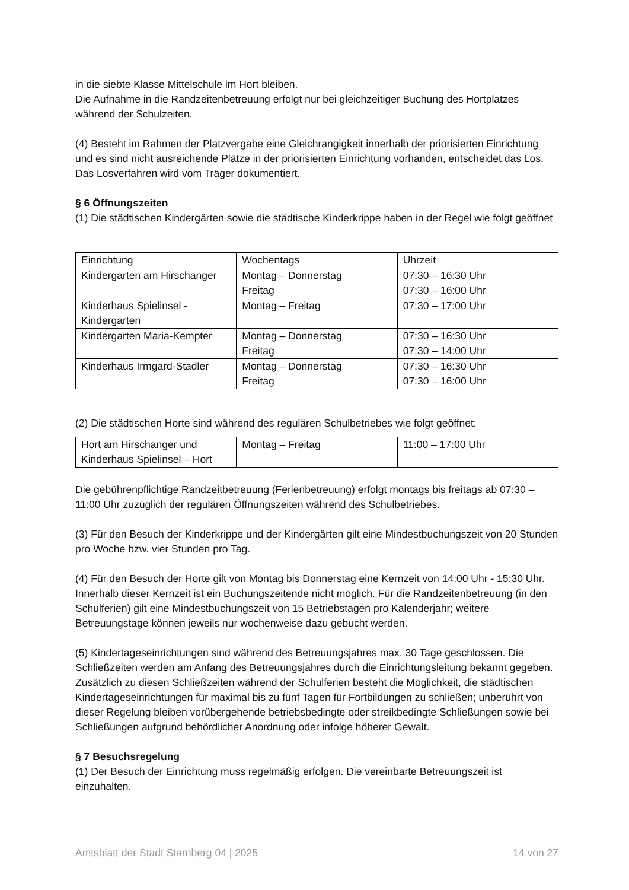in die siebte Klasse Mittelschule im Hort bleiben.
Die Aufnahme in die Randzeitenbetreuung erfolgt nur bei gleichzeitiger Buchung des Hortplatzes während der Schulzeiten.
(4) Besteht im Rahmen der Platzvergabe eine Gleichrangigkeit innerhalb der priorisierten Einrichtung und es sind nicht ausreichende Plätze in der priorisierten Einrichtung vorhanden, entscheidet das Los. Das Losverfahren wird vom Träger dokumentiert.
§ 6 Öffnungszeiten
(1) Die städtischen Kindergärten sowie die städtische Kinderkrippe haben in der Regel wie folgt geöffnet
| Einrichtung | Wochentags | Uhrzeit |
| Kindergarten am Hirschanger | Montag – Donnerstag Freitag | 07:30 – 16:30 Uhr 07:30 – 16:00 Uhr |
| Kinderhaus Spielinsel - Kindergarten | Montag – Freitag | 07:30 – 17:00 Uhr |
| Kindergarten Maria-Kempter | Montag – Donnerstag Freitag | 07:30 – 16:30 Uhr 07:30 – 14:00 Uhr |
| Kinderhaus Irmgard-Stadler | Montag – Donnerstag Freitag | 07:30 – 16:30 Uhr 07:30 – 16:00 Uhr |
(2) Die städtischen Horte sind während des regulären Schulbetriebes wie folgt geöffnet:
| Hort am Hirschanger und Kinderhaus Spielinsel – Hort | Montag – Freitag | 11:00 – 17:00 Uhr |
Die gebührenpflichtige Randzeitbetreuung (Ferienbetreuung) erfolgt montags bis freitags ab 07:30 – 11:00 Uhr zuzüglich der regulären Öffnungszeiten während des Schulbetriebes.
(3) Für den Besuch der Kinderkrippe und der Kindergärten gilt eine Mindestbuchungszeit von 20 Stunden pro Woche bzw. vier Stunden pro Tag.
(4) Für den Besuch der Horte gilt von Montag bis Donnerstag eine Kernzeit von 14:00 Uhr - 15:30 Uhr. Innerhalb dieser Kernzeit ist ein Buchungszeitende nicht möglich. Für die Randzeitenbetreuung (in den Schulferien) gilt eine Mindestbuchungszeit von 15 Betriebstagen pro Kalenderjahr; weitere Betreuungstage können jeweils nur wochenweise dazu gebucht werden.
(5) Kindertageseinrichtungen sind während des Betreuungsjahres max. 30 Tage geschlossen. Die Schließzeiten werden am Anfang des Betreuungsjahres durch die Einrichtungsleitung bekannt gegeben. Zusätzlich zu diesen Schließzeiten während der Schulferien besteht die Möglichkeit, die städtischen Kindertageseinrichtungen für maximal bis zu fünf Tagen für Fortbildungen zu schließen; unberührt von dieser Regelung bleiben vorübergehende betriebsbedingte oder streikbedingte Schließungen sowie bei Schließungen aufgrund behördlicher Anordnung oder infolge höherer Gewalt.
§ 7 Besuchsregelung
(1) Der Besuch der Einrichtung muss regelmäßig erfolgen. Die vereinbarte Betreuungszeit ist einzuhalten.
Amtsblatt der Stadt Starnberg 04 | 2025 14 von 27